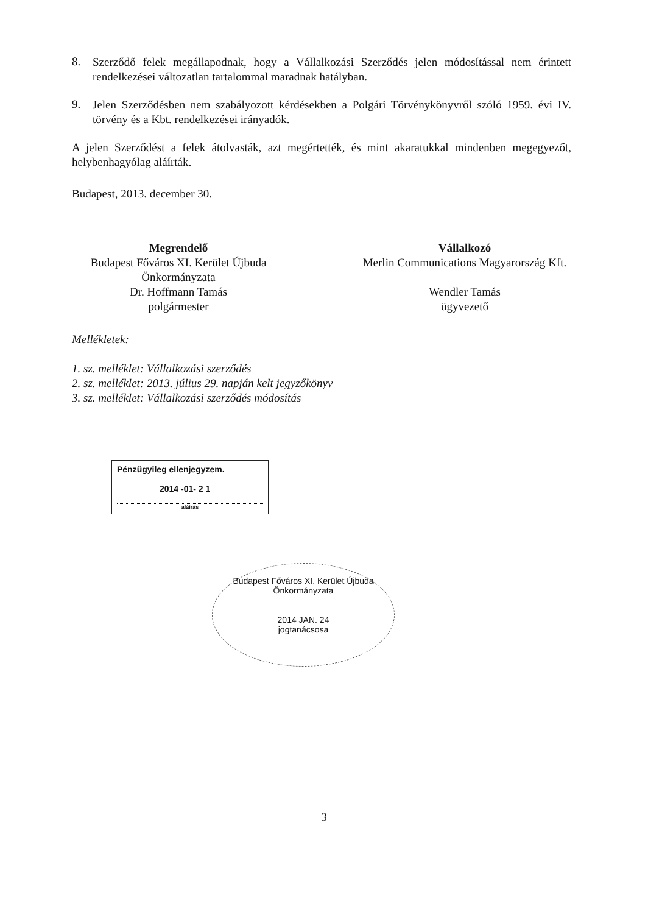8.
Szerződő felek megállapodnak, hogy a Vállalkozási Szerződés jelen módosítással nem érintett rendelkezései változatlan tartalommal maradnak hatályban.
9.
Jelen Szerződésben nem szabályozott kérdésekben a Polgári Törvénykönyvről szóló 1959. évi IV. törvény és a Kbt. rendelkezései irányadók.
A jelen Szerződést a felek átolvasták, azt megértették, és mint akaratukkal mindenben megegyezőt, helybenhagyólag aláírták.
Budapest, 2013. december 30.
Megrendelő
Budapest Főváros XI. Kerület Újbuda Önkormányzata
Dr. Hoffmann Tamás
polgármester
Vállalkozó
Merlin Communications Magyarország Kft.
Wendler Tamás
ügyvezető
Mellékletek:
1. sz. melléklet: Vállalkozási szerződés
2. sz. melléklet: 2013. július 29. napján kelt jegyzőkönyv
3. sz. melléklet: Vállalkozási szerződés módosítás
Pénzügyileg ellenjegyzem.
2014 -01- 2 1
aláírás
Budapest Főváros XI. Kerület Újbuda Önkormányzata
2014 JAN. 24
jogtanácsosa
3